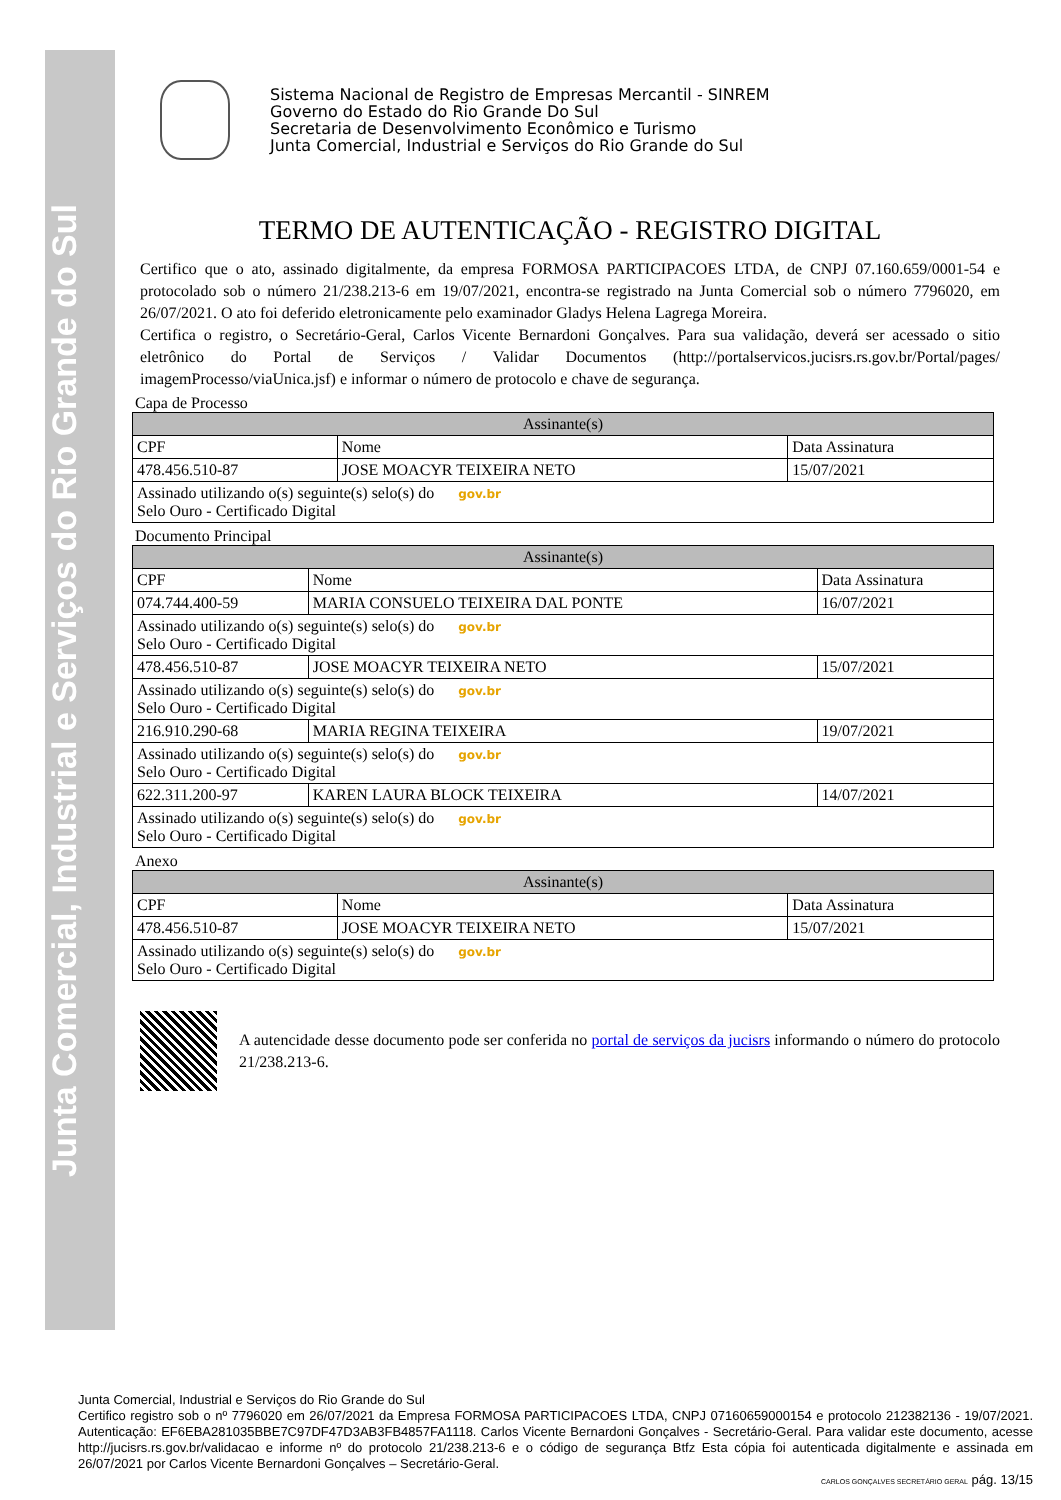Junta Comercial, Industrial e Serviços do Rio Grande do Sul
Sistema Nacional de Registro de Empresas Mercantil - SINREM
Governo do Estado do Rio Grande Do Sul
Secretaria de Desenvolvimento Econômico e Turismo
Junta Comercial, Industrial e Serviços do Rio Grande do Sul
TERMO DE AUTENTICAÇÃO - REGISTRO DIGITAL
Certifico que o ato, assinado digitalmente, da empresa FORMOSA PARTICIPACOES LTDA, de CNPJ 07.160.659/0001-54 e protocolado sob o número 21/238.213-6 em 19/07/2021, encontra-se registrado na Junta Comercial sob o número 7796020, em 26/07/2021. O ato foi deferido eletronicamente pelo examinador Gladys Helena Lagrega Moreira.
Certifica o registro, o Secretário-Geral, Carlos Vicente Bernardoni Gonçalves. Para sua validação, deverá ser acessado o sitio eletrônico do Portal de Serviços / Validar Documentos (http://portalservicos.jucisrs.rs.gov.br/Portal/pages/ imagemProcesso/viaUnica.jsf) e informar o número de protocolo e chave de segurança.
Capa de Processo
| Assinante(s) | | |
| --- | --- | --- |
| CPF | Nome | Data Assinatura |
| 478.456.510-87 | JOSE MOACYR TEIXEIRA NETO | 15/07/2021 |
| Assinado utilizando o(s) seguinte(s) selo(s) do gov.br Selo Ouro - Certificado Digital | | |
Documento Principal
| Assinante(s) | | |
| --- | --- | --- |
| CPF | Nome | Data Assinatura |
| 074.744.400-59 | MARIA CONSUELO TEIXEIRA DAL PONTE | 16/07/2021 |
| Assinado utilizando o(s) seguinte(s) selo(s) do gov.br Selo Ouro - Certificado Digital | | |
| 478.456.510-87 | JOSE MOACYR TEIXEIRA NETO | 15/07/2021 |
| Assinado utilizando o(s) seguinte(s) selo(s) do gov.br Selo Ouro - Certificado Digital | | |
| 216.910.290-68 | MARIA REGINA TEIXEIRA | 19/07/2021 |
| Assinado utilizando o(s) seguinte(s) selo(s) do gov.br Selo Ouro - Certificado Digital | | |
| 622.311.200-97 | KAREN LAURA BLOCK TEIXEIRA | 14/07/2021 |
| Assinado utilizando o(s) seguinte(s) selo(s) do gov.br Selo Ouro - Certificado Digital | | |
Anexo
| Assinante(s) | | |
| --- | --- | --- |
| CPF | Nome | Data Assinatura |
| 478.456.510-87 | JOSE MOACYR TEIXEIRA NETO | 15/07/2021 |
| Assinado utilizando o(s) seguinte(s) selo(s) do gov.br Selo Ouro - Certificado Digital | | |
A autencidade desse documento pode ser conferida no portal de serviços da jucisrs informando o número do protocolo 21/238.213-6.
Junta Comercial, Industrial e Serviços do Rio Grande do Sul
Certifico registro sob o nº 7796020 em 26/07/2021 da Empresa FORMOSA PARTICIPACOES LTDA, CNPJ 07160659000154 e protocolo 212382136 - 19/07/2021. Autenticação: EF6EBA281035BBE7C97DF47D3AB3FB4857FA1118. Carlos Vicente Bernardoni Gonçalves - Secretário-Geral. Para validar este documento, acesse http://jucisrs.rs.gov.br/validacao e informe nº do protocolo 21/238.213-6 e o código de segurança Btfz Esta cópia foi autenticada digitalmente e assinada em 26/07/2021 por Carlos Vicente Bernardoni Gonçalves – Secretário-Geral.
CARLOS GONÇALVES SECRETÁRIO GERAL pág. 13/15